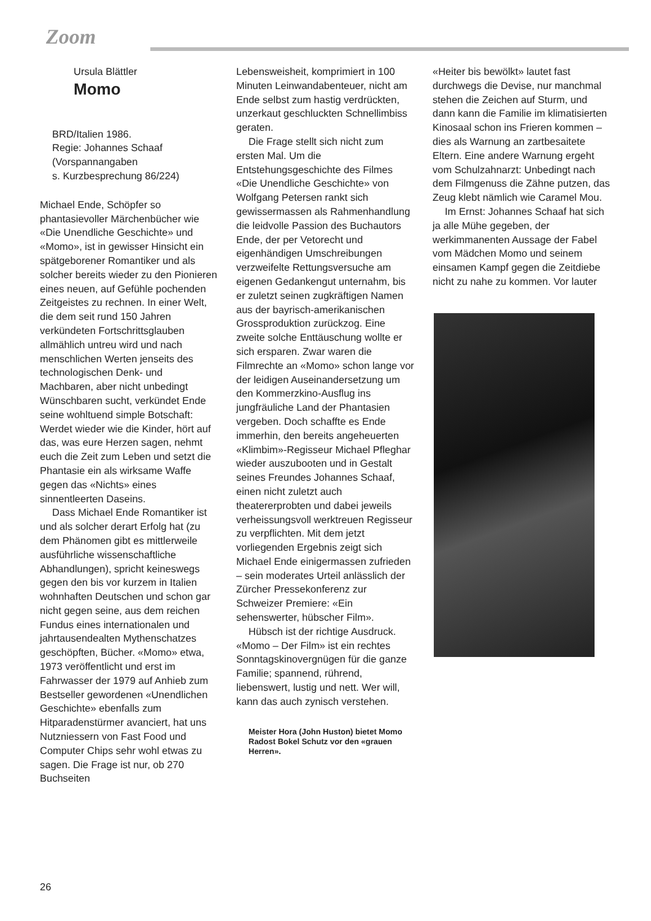Zoom
Ursula Blättler
Momo
BRD/Italien 1986.
Regie: Johannes Schaaf
(Vorspannangaben
s. Kurzbesprechung 86/224)
Michael Ende, Schöpfer so phantasievoller Märchenbücher wie «Die Unendliche Geschichte» und «Momo», ist in gewisser Hinsicht ein spätgeborener Romantiker und als solcher bereits wieder zu den Pionieren eines neuen, auf Gefühle pochenden Zeitgeistes zu rechnen. In einer Welt, die dem seit rund 150 Jahren verkündeten Fortschrittsglauben allmählich untreu wird und nach menschlichen Werten jenseits des technologischen Denk- und Machbaren, aber nicht unbedingt Wünschbaren sucht, verkündet Ende seine wohltuend simple Botschaft: Werdet wieder wie die Kinder, hört auf das, was eure Herzen sagen, nehmt euch die Zeit zum Leben und setzt die Phantasie ein als wirksame Waffe gegen das «Nichts» eines sinnentleerten Daseins.
Dass Michael Ende Romantiker ist und als solcher derart Erfolg hat (zu dem Phänomen gibt es mittlerweile ausführliche wissenschaftliche Abhandlungen), spricht keineswegs gegen den bis vor kurzem in Italien wohnhaften Deutschen und schon gar nicht gegen seine, aus dem reichen Fundus eines internationalen und jahrtausendealten Mythenschatzes geschöpften, Bücher. «Momo» etwa, 1973 veröffentlicht und erst im Fahrwasser der 1979 auf Anhieb zum Bestseller gewordenen «Unendlichen Geschichte» ebenfalls zum Hitparadenstürmer avanciert, hat uns Nutzniessern von Fast Food und Computer Chips sehr wohl etwas zu sagen. Die Frage ist nur, ob 270 Buchseiten
Lebensweisheit, komprimiert in 100 Minuten Leinwandabenteuer, nicht am Ende selbst zum hastig verdrückten, unzerkaut geschluckten Schnellimbiss geraten.
Die Frage stellt sich nicht zum ersten Mal. Um die Entstehungsgeschichte des Filmes «Die Unendliche Geschichte» von Wolfgang Petersen rankt sich gewissermassen als Rahmenhandlung die leidvolle Passion des Buchautors Ende, der per Vetorecht und eigenhändigen Umschreibungen verzweifelte Rettungsversuche am eigenen Gedankengut unternahm, bis er zuletzt seinen zugkräftigen Namen aus der bayrisch-amerikanischen Grossproduktion zurückzog. Eine zweite solche Enttäuschung wollte er sich ersparen. Zwar waren die Filmrechte an «Momo» schon lange vor der leidigen Auseinandersetzung um den Kommerzkino-Ausflug ins jungfräuliche Land der Phantasien vergeben. Doch schaffte es Ende immerhin, den bereits angeheuerten «Klimbim»-Regisseur Michael Pfleghar wieder auszubooten und in Gestalt seines Freundes Johannes Schaaf, einen nicht zuletzt auch theatererprobten und dabei jeweils verheissungsvoll werktreuen Regisseur zu verpflichten. Mit dem jetzt vorliegenden Ergebnis zeigt sich Michael Ende einigermassen zufrieden – sein moderates Urteil anlässlich der Zürcher Pressekonferenz zur Schweizer Premiere: «Ein sehenswerter, hübscher Film».
Hübsch ist der richtige Ausdruck. «Momo – Der Film» ist ein rechtes Sonntagskinovergnügen für die ganze Familie; spannend, rührend, liebenswert, lustig und nett. Wer will, kann das auch zynisch verstehen.
Meister Hora (John Huston) bietet Momo Radost Bokel Schutz vor den «grauen Herren».
«Heiter bis bewölkt» lautet fast durchwegs die Devise, nur manchmal stehen die Zeichen auf Sturm, und dann kann die Familie im klimatisierten Kinosaal schon ins Frieren kommen – dies als Warnung an zartbesaitete Eltern. Eine andere Warnung ergeht vom Schulzahnarzt: Unbedingt nach dem Filmgenuss die Zähne putzen, das Zeug klebt nämlich wie Caramel Mou.
Im Ernst: Johannes Schaaf hat sich ja alle Mühe gegeben, der werkimmanenten Aussage der Fabel vom Mädchen Momo und seinem einsamen Kampf gegen die Zeitdiebe nicht zu nahe zu kommen. Vor lauter
26